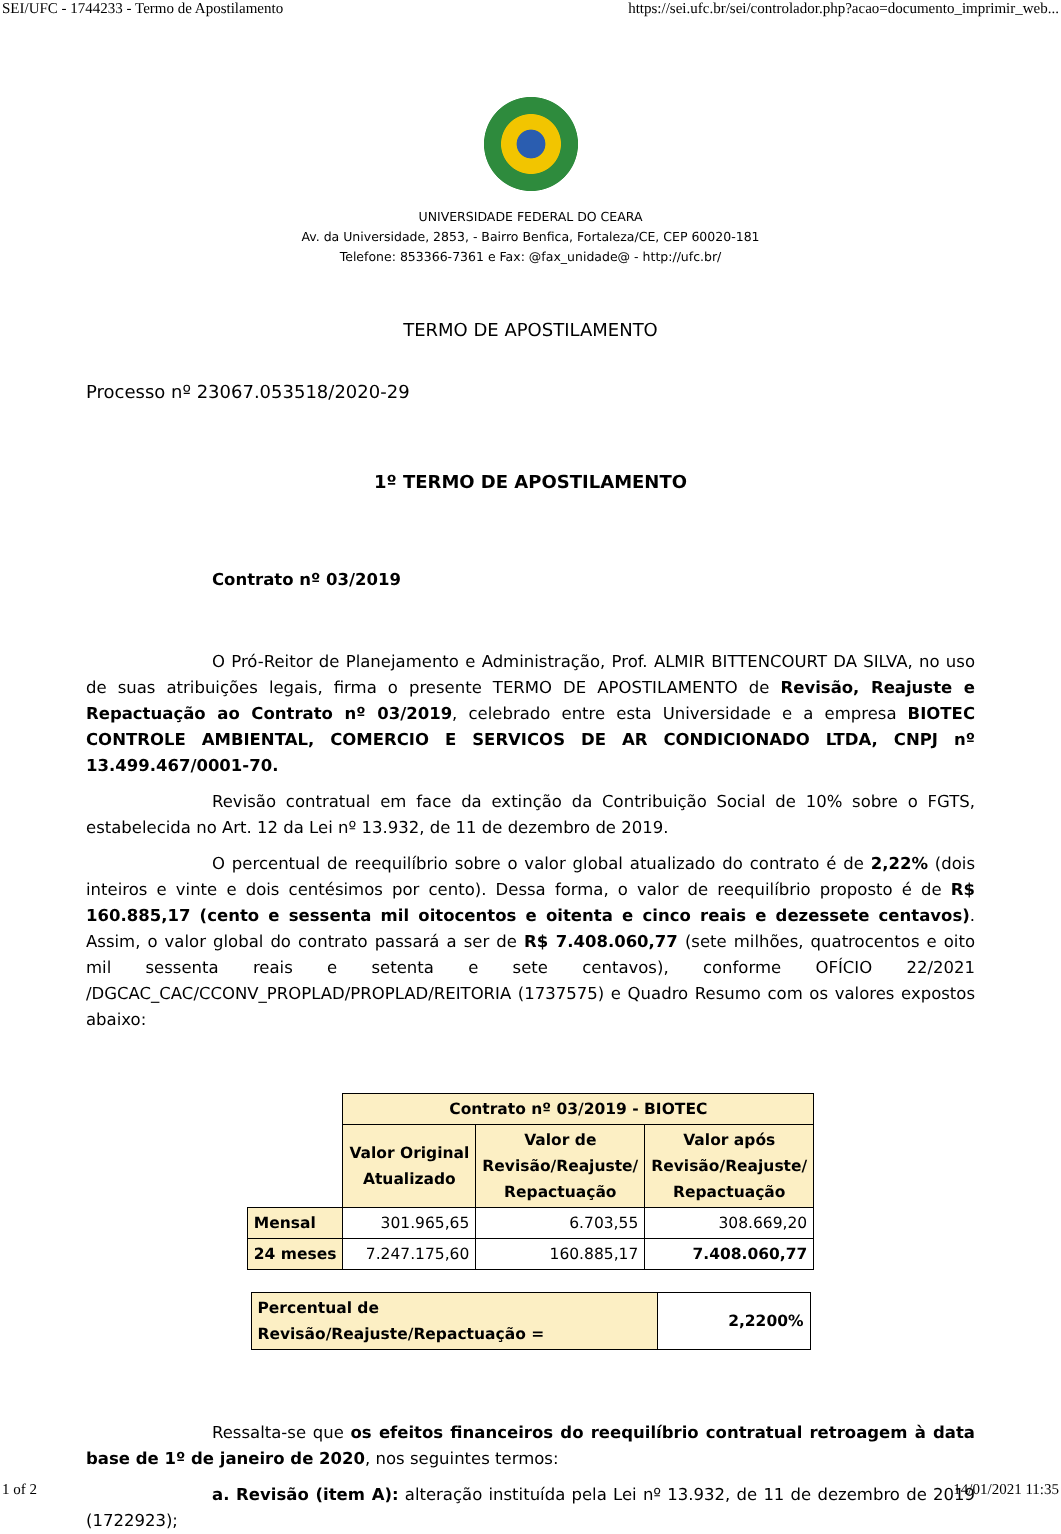SEI/UFC - 1744233 - Termo de Apostilamento https://sei.ufc.br/sei/controlador.php?acao=documento_imprimir_web...
UNIVERSIDADE FEDERAL DO CEARA
Av. da Universidade, 2853, - Bairro Benfica, Fortaleza/CE, CEP 60020-181
Telefone: 853366-7361 e Fax: @fax_unidade@ - http://ufc.br/
TERMO DE APOSTILAMENTO
Processo nº 23067.053518/2020-29
1º TERMO DE APOSTILAMENTO
Contrato nº 03/2019
O Pró-Reitor de Planejamento e Administração, Prof. ALMIR BITTENCOURT DA SILVA, no uso de suas atribuições legais, firma o presente TERMO DE APOSTILAMENTO de Revisão, Reajuste e Repactuação ao Contrato nº 03/2019, celebrado entre esta Universidade e a empresa BIOTEC CONTROLE AMBIENTAL, COMERCIO E SERVICOS DE AR CONDICIONADO LTDA, CNPJ nº 13.499.467/0001-70.
Revisão contratual em face da extinção da Contribuição Social de 10% sobre o FGTS, estabelecida no Art. 12 da Lei nº 13.932, de 11 de dezembro de 2019.
O percentual de reequilíbrio sobre o valor global atualizado do contrato é de 2,22% (dois inteiros e vinte e dois centésimos por cento). Dessa forma, o valor de reequilíbrio proposto é de R$ 160.885,17 (cento e sessenta mil oitocentos e oitenta e cinco reais e dezessete centavos). Assim, o valor global do contrato passará a ser de R$ 7.408.060,77 (sete milhões, quatrocentos e oito mil sessenta reais e setenta e sete centavos), conforme OFÍCIO 22/2021 /DGCAC_CAC/CCONV_PROPLAD/PROPLAD/REITORIA (1737575) e Quadro Resumo com os valores expostos abaixo:
| | Contrato nº 03/2019 - BIOTEC | | |
| | Valor Original Atualizado | Valor de Revisão/Reajuste/ Repactuação | Valor após Revisão/Reajuste/ Repactuação |
| Mensal | 301.965,65 | 6.703,55 | 308.669,20 |
| 24 meses | 7.247.175,60 | 160.885,17 | 7.408.060,77 |
| Percentual de Revisão/Reajuste/Repactuação = | 2,2200% |
Ressalta-se que os efeitos financeiros do reequilíbrio contratual retroagem à data base de 1º de janeiro de 2020, nos seguintes termos:
a. Revisão (item A): alteração instituída pela Lei nº 13.932, de 11 de dezembro de 2019 (1722923);
1 of 2 14/01/2021 11:35